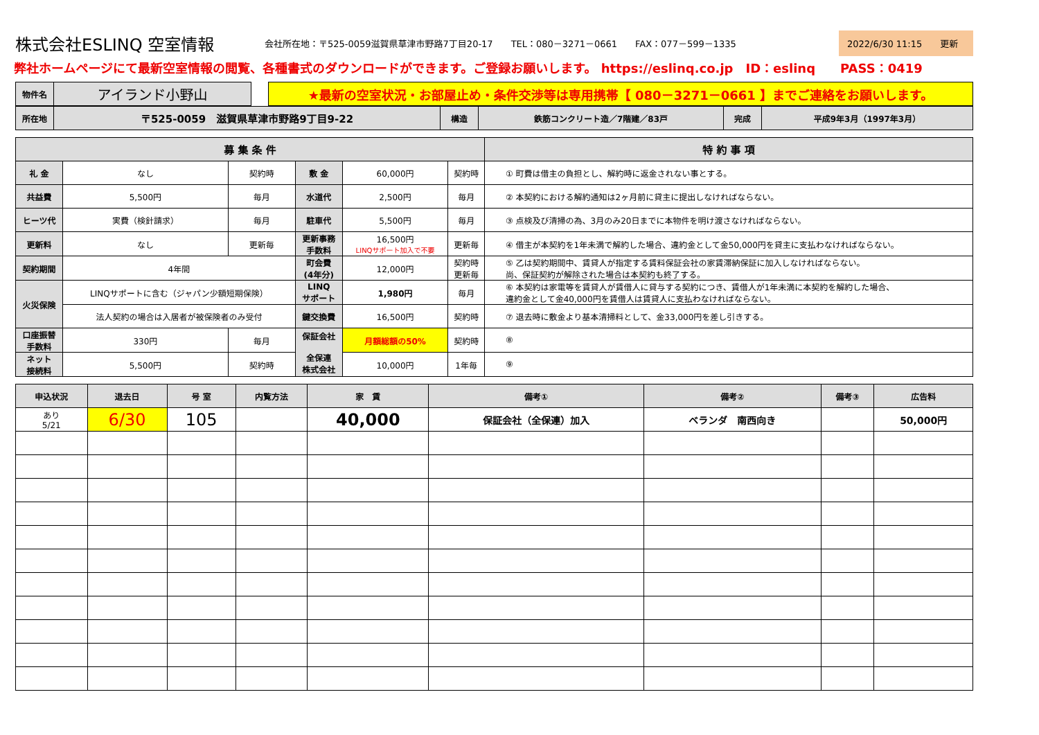株式会社ESLINQ 空室情報
会社所在地：〒525-0059滋賀県草津市野路7丁目20-17　　TEL：080－3271－0661　　FAX：077－599－1335
2022/6/30 11:15　　更新
弊社ホームページにて最新空室情報の閲覧、各種書式のダウンロードができます。ご登録お願いします。 https://eslinq.co.jp　ID：eslinq　　PASS：0419
| 物件名 | アイランド小野山 | | ★最新の空室状況・お部屋止め・条件交渉等は専用携帯【 080－3271－0661 】までご連絡をお願いします。 |
| 所在地 | 〒525-0059 滋賀県草津市野路9丁目9-22 | 構造 | 鉄筋コンクリート造／7階建／83戸 | 完成 | 平成9年3月（1997年3月） |
| 募 集 条 件 | | | | | | 特 約 事 項 |
| --- | --- | --- | --- | --- | --- | --- |
| 礼 金 | なし | 契約時 | 敷 金 | 60,000円 | 契約時 | ① 町費は借主の負担とし、解約時に返金されない事とする。 |
| 共益費 | 5,500円 | 毎月 | 水道代 | 2,500円 | 毎月 | ② 本契約における解約通知は2ヶ月前に貸主に提出しなければならない。 |
| ヒーツ代 | 実費（検針請求） | 毎月 | 駐車代 | 5,500円 | 毎月 | ③ 点検及び清掃の為、3月のみ20日までに本物件を明け渡さなければならない。 |
| 更新料 | なし | 更新毎 | 更新事務 手数料 | 16,500円 LINQサポート加入で不要 | 更新毎 | ④ 借主が本契約を1年未満で解約した場合、違約金として金50,000円を貸主に支払わなければならない。 |
| 契約期間 | 4年間 | | 町会費 (4年分) | 12,000円 | 契約時 更新毎 | ⑤ 乙は契約期間中、賃貸人が指定する賃料保証会社の家賃滞納保証に加入しなければならない。 尚、保証契約が解除された場合は本契約も終了する。 |
| 火災保険 | LINQサポートに含む（ジャパン少額短期保険） | | LINQ サポート | 1,980円 | 毎月 | ⑥ 本契約は家電等を賃貸人が賃借人に貸与する契約につき、賃借人が1年未満に本契約を解約した場合、 違約金として金40,000円を賃借人は賃貸人に支払わなければならない。 |
| | 法人契約の場合は入居者が被保険者のみ受付 | | 鍵交換費 | 16,500円 | 契約時 | ⑦ 退去時に敷金より基本清掃料として、金33,000円を差し引きする。 |
| 口座振替 手数料 | 330円 | 毎月 | 保証会社 全保連 株式会社 | 月額総額の50% | 契約時 | ⑧ |
| ネット 接続料 | 5,500円 | 契約時 | | 10,000円 | 1年毎 | ⑨ |
| 申込状況 | 退去日 | 号 室 | 内覧方法 | 家 賃 | 備考① | 備考② | 備考③ | 広告料 |
| --- | --- | --- | --- | --- | --- | --- | --- | --- |
| あり 5/21 | 6/30 | 105 | | 40,000 | 保証会社（全保連）加入 | ベランダ 南西向き | | 50,000円 |